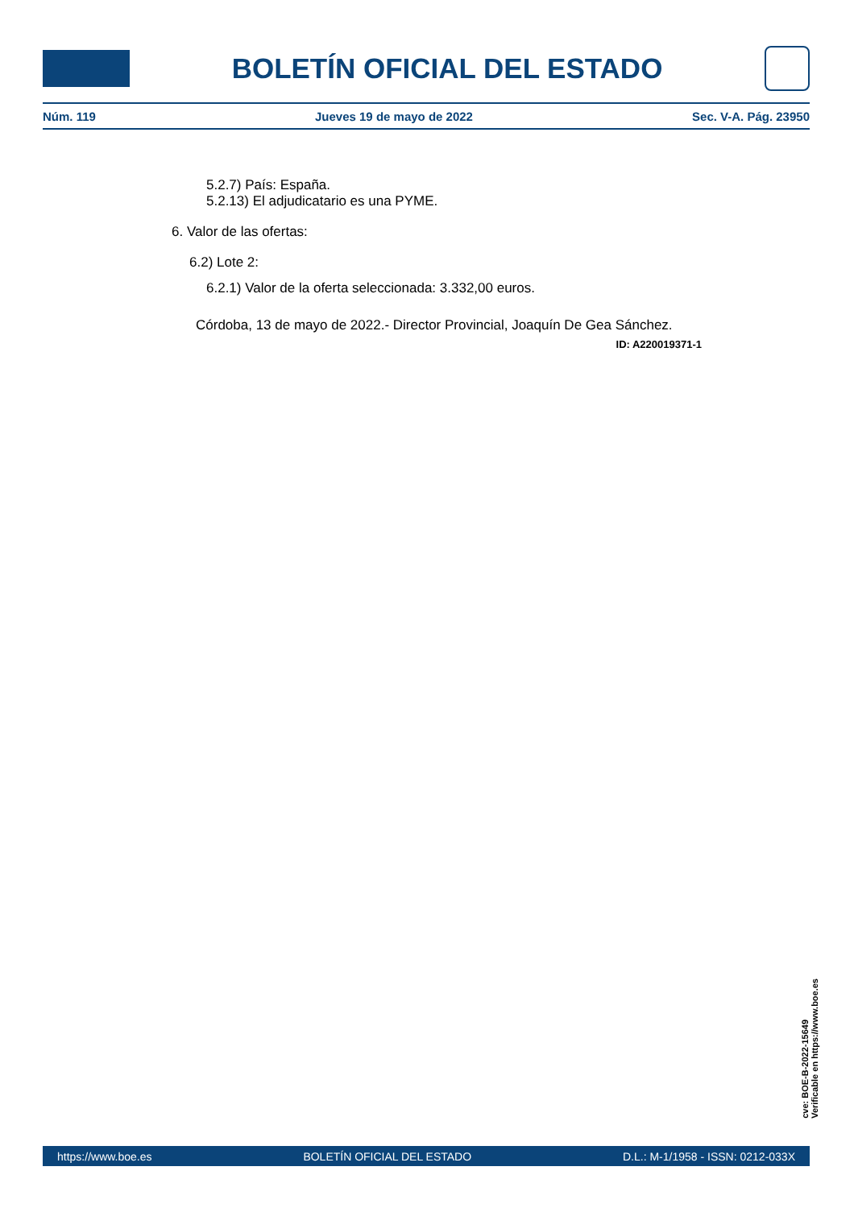BOLETÍN OFICIAL DEL ESTADO
Núm. 119 Jueves 19 de mayo de 2022 Sec. V-A. Pág. 23950
5.2.7) País: España.
5.2.13) El adjudicatario es una PYME.
6. Valor de las ofertas:
6.2) Lote 2:
6.2.1) Valor de la oferta seleccionada: 3.332,00 euros.
Córdoba, 13 de mayo de 2022.- Director Provincial, Joaquín De Gea Sánchez.
ID: A220019371-1
cve: BOE-B-2022-15649
Verificable en https://www.boe.es
https://www.boe.es BOLETÍN OFICIAL DEL ESTADO D.L.: M-1/1958 - ISSN: 0212-033X